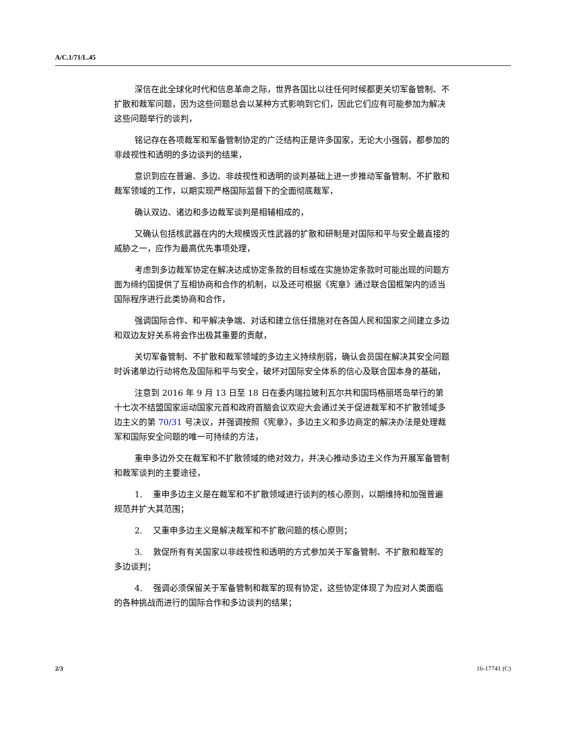A/C.1/71/L.45
深信在此全球化时代和信息革命之际，世界各国比以往任何时候都更关切军备管制、不扩散和裁军问题，因为这些问题总会以某种方式影响到它们，因此它们应有可能参加为解决这些问题举行的谈判，
铭记存在各项裁军和军备管制协定的广泛结构正是许多国家，无论大小强弱，都参加的非歧视性和透明的多边谈判的结果，
意识到应在普遍、多边、非歧视性和透明的谈判基础上进一步推动军备管制、不扩散和裁军领域的工作，以期实现严格国际监督下的全面彻底裁军，
确认双边、诸边和多边裁军谈判是相辅相成的，
又确认包括核武器在内的大规模毁灭性武器的扩散和研制是对国际和平与安全最直接的威胁之一，应作为最高优先事项处理，
考虑到多边裁军协定在解决达成协定条款的目标或在实施协定条款时可能出现的问题方面为缔约国提供了互相协商和合作的机制，以及还可根据《宪章》通过联合国框架内的适当国际程序进行此类协商和合作，
强调国际合作、和平解决争端、对话和建立信任措施对在各国人民和国家之间建立多边和双边友好关系将会作出极其重要的贡献，
关切军备管制、不扩散和裁军领域的多边主义持续削弱，确认会员国在解决其安全问题时诉诸单边行动将危及国际和平与安全，破坏对国际安全体系的信心及联合国本身的基础，
注意到 2016 年 9 月 13 日至 18 日在委内瑞拉玻利瓦尔共和国玛格丽塔岛举行的第十七次不结盟国家运动国家元首和政府首脑会议欢迎大会通过关于促进裁军和不扩散领域多边主义的第 70/31 号决议，并强调按照《宪章》，多边主义和多边商定的解决办法是处理裁军和国际安全问题的唯一可持续的方法，
重申多边外交在裁军和不扩散领域的绝对效力，并决心推动多边主义作为开展军备管制和裁军谈判的主要途径，
1. 重申多边主义是在裁军和不扩散领域进行谈判的核心原则，以期维持和加强普遍规范并扩大其范围；
2. 又重申多边主义是解决裁军和不扩散问题的核心原则；
3. 敦促所有有关国家以非歧视性和透明的方式参加关于军备管制、不扩散和裁军的多边谈判；
4. 强调必须保留关于军备管制和裁军的现有协定，这些协定体现了为应对人类面临的各种挑战而进行的国际合作和多边谈判的结果；
2/3 16-17741 (C)